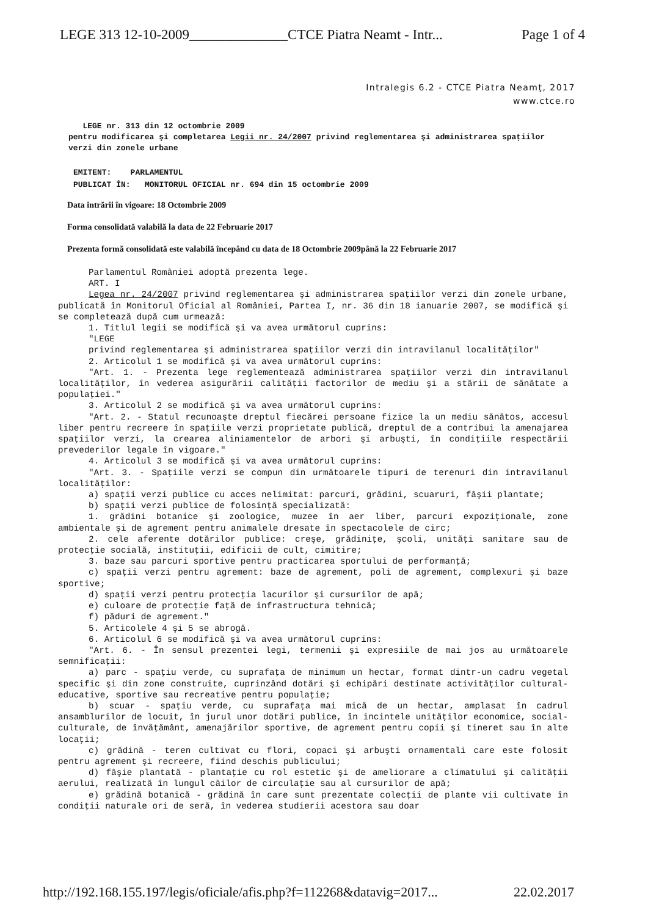LEGE 313 12-10-2009______________CTCE Piatra Neamt - Intr... Page 1 of 4
Intralegis 6.2 - CTCE Piatra Neamţ, 2017
www.ctce.ro
LEGE nr. 313 din 12 octombrie 2009
pentru modificarea şi completarea Legii nr. 24/2007 privind reglementarea şi administrarea spaţiilor verzi din zonele urbane
EMITENT: PARLAMENTUL
PUBLICAT ÎN: MONITORUL OFICIAL nr. 694 din 15 octombrie 2009
Data intrării în vigoare: 18 Octombrie 2009
Forma consolidată valabilă la data de 22 Februarie 2017
Prezenta formă consolidată este valabilă începând cu data de 18 Octombrie 2009până la 22 Februarie 2017
Parlamentul României adoptă prezenta lege.
ART. I
Legea nr. 24/2007 privind reglementarea şi administrarea spaţiilor verzi din zonele urbane, publicată în Monitorul Oficial al României, Partea I, nr. 36 din 18 ianuarie 2007, se modifică şi se completează după cum urmează:
1. Titlul legii se modifică şi va avea următorul cuprins:
"LEGE
privind reglementarea şi administrarea spaţiilor verzi din intravilanul localităţilor"
2. Articolul 1 se modifică şi va avea următorul cuprins:
"Art. 1. - Prezenta lege reglementează administrarea spaţiilor verzi din intravilanul localităţilor, în vederea asigurării calităţii factorilor de mediu şi a stării de sănătate a populaţiei."
3. Articolul 2 se modifică şi va avea următorul cuprins:
"Art. 2. - Statul recunoaşte dreptul fiecărei persoane fizice la un mediu sănătos, accesul liber pentru recreere în spaţiile verzi proprietate publică, dreptul de a contribui la amenajarea spaţiilor verzi, la crearea aliniamentelor de arbori şi arbuşti, în condiţiile respectării prevederilor legale în vigoare."
4. Articolul 3 se modifică şi va avea următorul cuprins:
"Art. 3. - Spaţiile verzi se compun din următoarele tipuri de terenuri din intravilanul localităţilor:
a) spaţii verzi publice cu acces nelimitat: parcuri, grădini, scuaruri, fâşii plantate;
b) spaţii verzi publice de folosinţă specializată:
1. grădini botanice şi zoologice, muzee în aer liber, parcuri expoziţionale, zone ambientale şi de agrement pentru animalele dresate în spectacolele de circ;
2. cele aferente dotărilor publice: creşe, grădiniţe, şcoli, unităţi sanitare sau de protecţie socială, instituţii, edificii de cult, cimitire;
3. baze sau parcuri sportive pentru practicarea sportului de performanţă;
c) spaţii verzi pentru agrement: baze de agrement, poli de agrement, complexuri şi baze sportive;
d) spaţii verzi pentru protecţia lacurilor şi cursurilor de apă;
e) culoare de protecţie faţă de infrastructura tehnică;
f) păduri de agrement."
5. Articolele 4 şi 5 se abrogă.
6. Articolul 6 se modifică şi va avea următorul cuprins:
"Art. 6. - În sensul prezentei legi, termenii şi expresiile de mai jos au următoarele semnificaţii:
a) parc - spaţiu verde, cu suprafaţa de minimum un hectar, format dintr-un cadru vegetal specific şi din zone construite, cuprinzând dotări şi echipări destinate activităţilor cultural-educative, sportive sau recreative pentru populaţie;
b) scuar - spaţiu verde, cu suprafaţa mai mică de un hectar, amplasat în cadrul ansamblurilor de locuit, în jurul unor dotări publice, în incintele unităţilor economice, social-culturale, de învăţământ, amenajărilor sportive, de agrement pentru copii şi tineret sau în alte locaţii;
c) grădină - teren cultivat cu flori, copaci şi arbuşti ornamentali care este folosit pentru agrement şi recreere, fiind deschis publicului;
d) fâşie plantată - plantaţie cu rol estetic şi de ameliorare a climatului şi calităţii aerului, realizată în lungul căilor de circulaţie sau al cursurilor de apă;
e) grădină botanică - grădină în care sunt prezentate colecţii de plante vii cultivate în condiţii naturale ori de seră, în vederea studierii acestora sau doar
http://192.168.155.197/legis/oficiale/afis.php?f=112268&datavig=2017... 22.02.2017